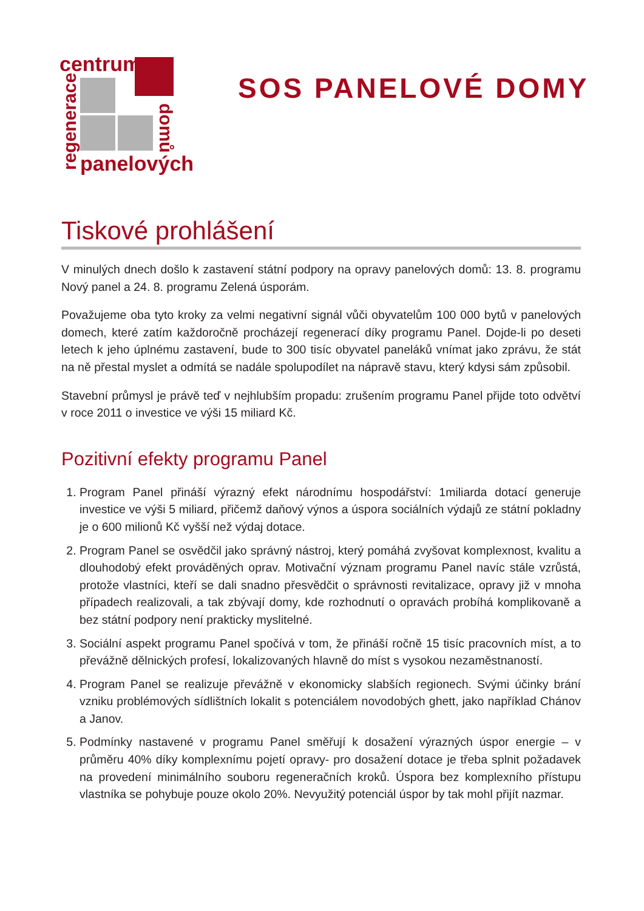centrum
regenerace
domů
panelových
SOS PANELOVÉ DOMY
Tiskové prohlášení
V minulých dnech došlo k zastavení státní podpory na opravy panelových domů: 13. 8. programu Nový panel a 24. 8. programu Zelená úsporám.
Považujeme oba tyto kroky za velmi negativní signál vůči obyvatelům 100 000 bytů v panelových domech, které zatím každoročně procházejí regenerací díky programu Panel. Dojde-li po deseti letech k jeho úplnému zastavení, bude to 300 tisíc obyvatel paneláků vnímat jako zprávu, že stát na ně přestal myslet a odmítá se nadále spolupodílet na nápravě stavu, který kdysi sám způsobil.
Stavební průmysl je právě teď v nejhlubším propadu: zrušením programu Panel přijde toto odvětví v roce 2011 o investice ve výši 15 miliard Kč.
Pozitivní efekty programu Panel
1. Program Panel přináší výrazný efekt národnímu hospodářství: 1miliarda dotací generuje investice ve výši 5 miliard, přičemž daňový výnos a úspora sociálních výdajů ze státní pokladny je o 600 milionů Kč vyšší než výdaj dotace.
2. Program Panel se osvědčil jako správný nástroj, který pomáhá zvyšovat komplexnost, kvalitu a dlouhodobý efekt prováděných oprav. Motivační význam programu Panel navíc stále vzrůstá, protože vlastníci, kteří se dali snadno přesvědčit o správnosti revitalizace, opravy již v mnoha případech realizovali, a tak zbývají domy, kde rozhodnutí o opravách probíhá komplikovaně a bez státní podpory není prakticky myslitelné.
3. Sociální aspekt programu Panel spočívá v tom, že přináší ročně 15 tisíc pracovních míst, a to převážně dělnických profesí, lokalizovaných hlavně do míst s vysokou nezaměstnaností.
4. Program Panel se realizuje převážně v ekonomicky slabších regionech. Svými účinky brání vzniku problémových sídlištních lokalit s potenciálem novodobých ghett, jako například Chánov a Janov.
5. Podmínky nastavené v programu Panel směřují k dosažení výrazných úspor energie – v průměru 40% díky komplexnímu pojetí opravy- pro dosažení dotace je třeba splnit požadavek na provedení minimálního souboru regeneračních kroků. Úspora bez komplexního přístupu vlastníka se pohybuje pouze okolo 20%. Nevyužitý potenciál úspor by tak mohl přijít nazmar.